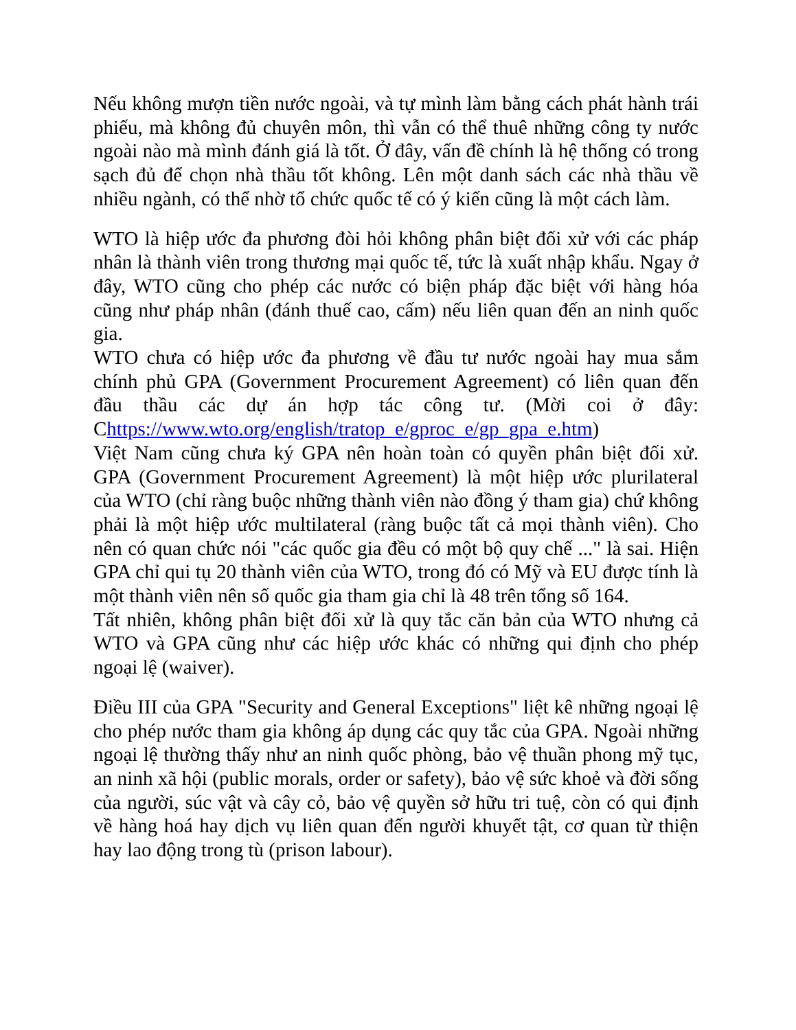Nếu không mượn tiền nước ngoài, và tự mình làm bằng cách phát hành trái phiếu, mà không đủ chuyên môn, thì vẫn có thể thuê những công ty nước ngoài nào mà mình đánh giá là tốt. Ở đây, vấn đề chính là hệ thống có trong sạch đủ để chọn nhà thầu tốt không. Lên một danh sách các nhà thầu về nhiều ngành, có thể nhờ tổ chức quốc tế có ý kiến cũng là một cách làm.
WTO là hiệp ước đa phương đòi hỏi không phân biệt đối xử với các pháp nhân là thành viên trong thương mại quốc tế, tức là xuất nhập khẩu. Ngay ở đây, WTO cũng cho phép các nước có biện pháp đặc biệt với hàng hóa cũng như pháp nhân (đánh thuế cao, cấm) nếu liên quan đến an ninh quốc gia.
WTO chưa có hiệp ước đa phương về đầu tư nước ngoài hay mua sắm chính phủ GPA (Government Procurement Agreement) có liên quan đến đầu thầu các dự án hợp tác công tư. (Mời coi ở đây: Chttps://www.wto.org/english/tratop_e/gproc_e/gp_gpa_e.htm)
Việt Nam cũng chưa ký GPA nên hoàn toàn có quyền phân biệt đối xử. GPA (Government Procurement Agreement) là một hiệp ước plurilateral của WTO (chỉ ràng buộc những thành viên nào đồng ý tham gia) chứ không phải là một hiệp ước multilateral (ràng buộc tất cả mọi thành viên). Cho nên có quan chức nói "các quốc gia đều có một bộ quy chế ..." là sai. Hiện GPA chỉ qui tụ 20 thành viên của WTO, trong đó có Mỹ và EU được tính là một thành viên nên số quốc gia tham gia chỉ là 48 trên tổng số 164.
Tất nhiên, không phân biệt đối xử là quy tắc căn bản của WTO nhưng cả WTO và GPA cũng như các hiệp ước khác có những qui định cho phép ngoại lệ (waiver).
Điều III của GPA "Security and General Exceptions" liệt kê những ngoại lệ cho phép nước tham gia không áp dụng các quy tắc của GPA. Ngoài những ngoại lệ thường thấy như an ninh quốc phòng, bảo vệ thuần phong mỹ tục, an ninh xã hội (public morals, order or safety), bảo vệ sức khoẻ và đời sống của người, súc vật và cây cỏ, bảo vệ quyền sở hữu tri tuệ, còn có qui định về hàng hoá hay dịch vụ liên quan đến người khuyết tật, cơ quan từ thiện hay lao động trong tù (prison labour).